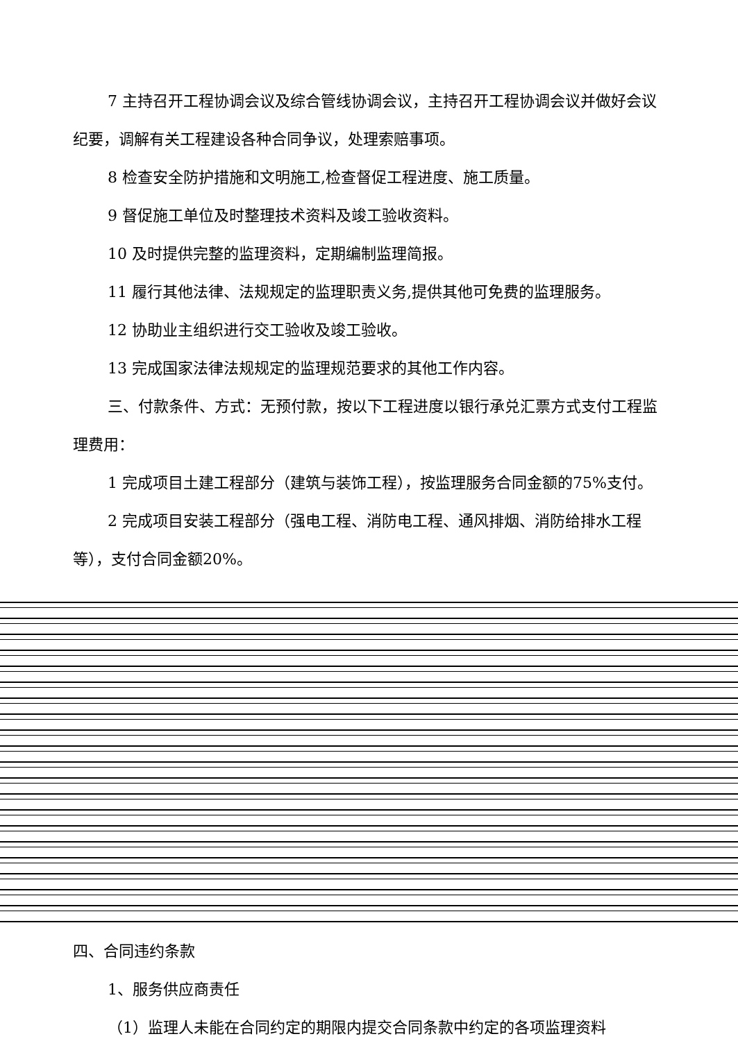7 主持召开工程协调会议及综合管线协调会议，主持召开工程协调会议并做好会议纪要，调解有关工程建设各种合同争议，处理索赔事项。
8 检查安全防护措施和文明施工,检查督促工程进度、施工质量。
9 督促施工单位及时整理技术资料及竣工验收资料。
10 及时提供完整的监理资料，定期编制监理简报。
11 履行其他法律、法规规定的监理职责义务,提供其他可免费的监理服务。
12 协助业主组织进行交工验收及竣工验收。
13 完成国家法律法规规定的监理规范要求的其他工作内容。
三、付款条件、方式：无预付款，按以下工程进度以银行承兑汇票方式支付工程监理费用：
1 完成项目土建工程部分（建筑与装饰工程），按监理服务合同金额的75%支付。
2 完成项目安装工程部分（强电工程、消防电工程、通风排烟、消防给排水工程等），支付合同金额20%。
四、合同违约条款
1、服务供应商责任
（1）监理人未能在合同约定的期限内提交合同条款中约定的各项监理资料